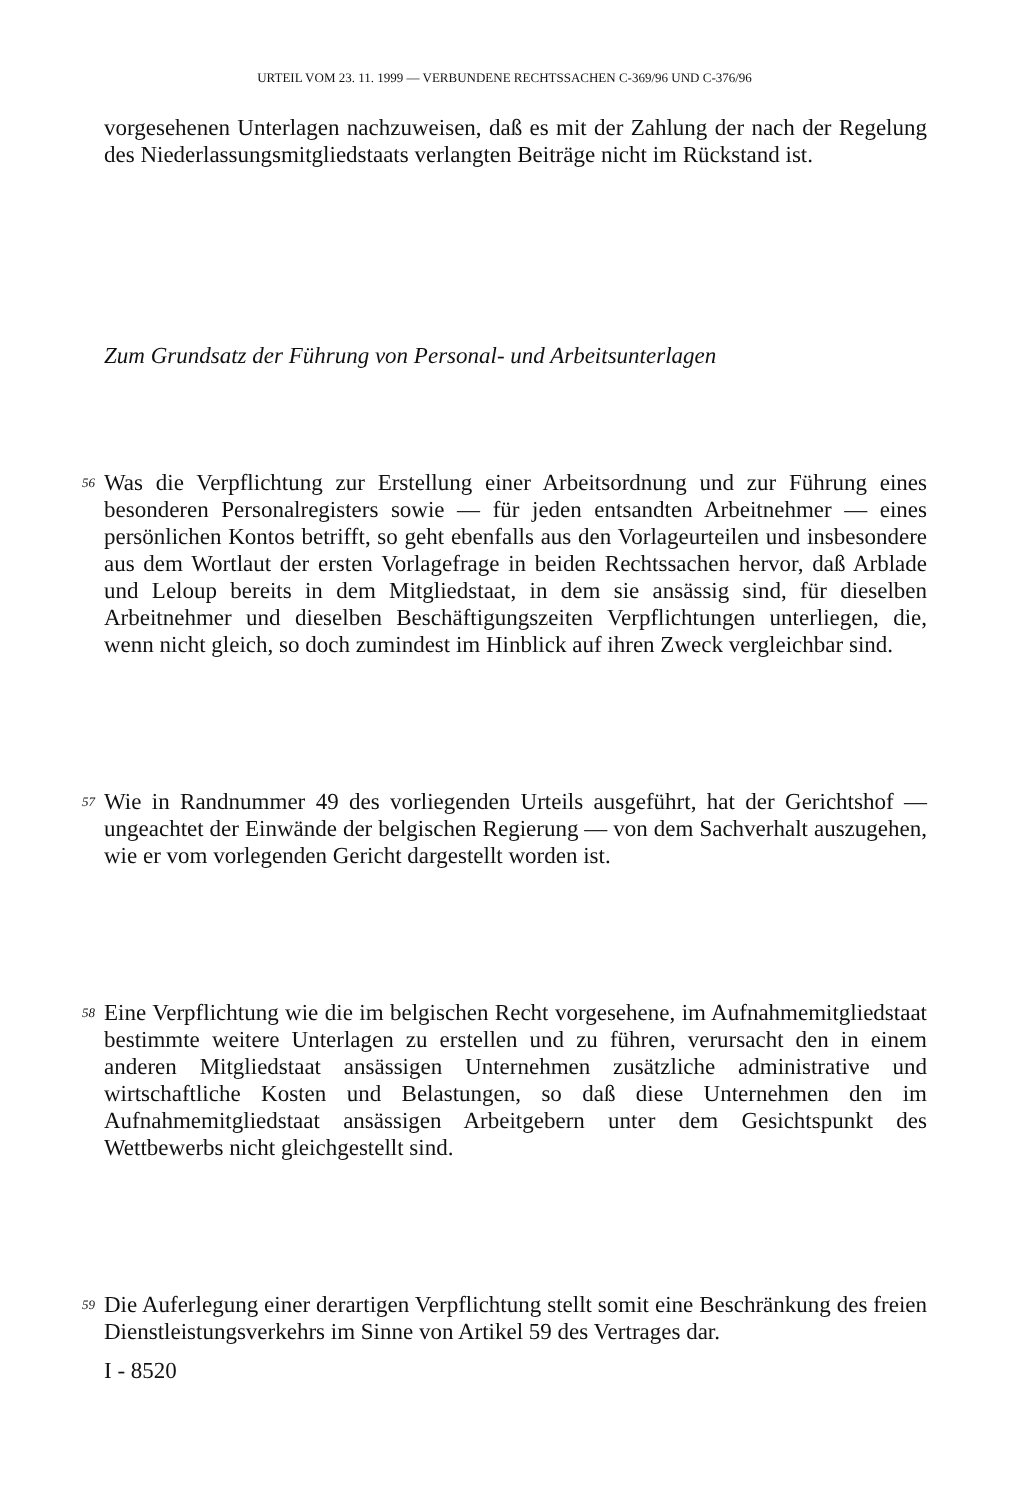URTEIL VOM 23. 11. 1999 — VERBUNDENE RECHTSSACHEN C-369/96 UND C-376/96
vorgesehenen Unterlagen nachzuweisen, daß es mit der Zahlung der nach der Regelung des Niederlassungsmitgliedstaats verlangten Beiträge nicht im Rückstand ist.
Zum Grundsatz der Führung von Personal- und Arbeitsunterlagen
56
Was die Verpflichtung zur Erstellung einer Arbeitsordnung und zur Führung eines besonderen Personalregisters sowie — für jeden entsandten Arbeitnehmer — eines persönlichen Kontos betrifft, so geht ebenfalls aus den Vorlageurteilen und insbesondere aus dem Wortlaut der ersten Vorlagefrage in beiden Rechtssachen hervor, daß Arblade und Leloup bereits in dem Mitgliedstaat, in dem sie ansässig sind, für dieselben Arbeitnehmer und dieselben Beschäftigungszeiten Verpflichtungen unterliegen, die, wenn nicht gleich, so doch zumindest im Hinblick auf ihren Zweck vergleichbar sind.
57
Wie in Randnummer 49 des vorliegenden Urteils ausgeführt, hat der Gerichtshof — ungeachtet der Einwände der belgischen Regierung — von dem Sachverhalt auszugehen, wie er vom vorlegenden Gericht dargestellt worden ist.
58
Eine Verpflichtung wie die im belgischen Recht vorgesehene, im Aufnahmemitgliedstaat bestimmte weitere Unterlagen zu erstellen und zu führen, verursacht den in einem anderen Mitgliedstaat ansässigen Unternehmen zusätzliche administrative und wirtschaftliche Kosten und Belastungen, so daß diese Unternehmen den im Aufnahmemitgliedstaat ansässigen Arbeitgebern unter dem Gesichtspunkt des Wettbewerbs nicht gleichgestellt sind.
59
Die Auferlegung einer derartigen Verpflichtung stellt somit eine Beschränkung des freien Dienstleistungsverkehrs im Sinne von Artikel 59 des Vertrages dar.
I - 8520